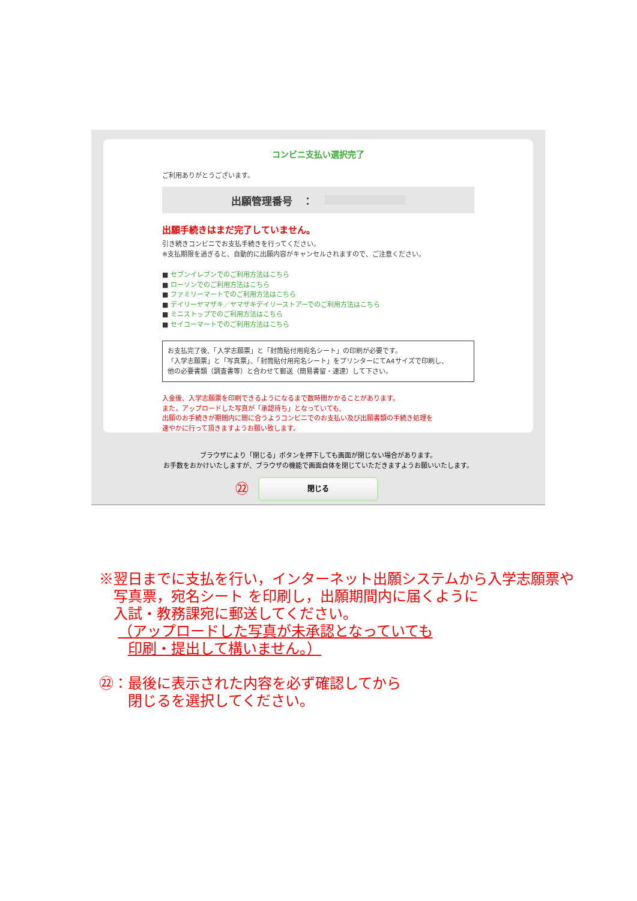コンビニ支払い選択完了
ご利用ありがとうございます。
出願管理番号　：
出願手続きはまだ完了していません。
引き続きコンビニでお支払手続きを行ってください。
※支払期限を過ぎると、自動的に出願内容がキャンセルされますので、ご注意ください。
■ セブンイレブンでのご利用方法はこちら
■ ローソンでのご利用方法はこちら
■ ファミリーマートでのご利用方法はこちら
■ デイリーヤマザキ／ヤマザキデイリーストアーでのご利用方法はこちら
■ ミニストップでのご利用方法はこちら
■ セイコーマートでのご利用方法はこちら
お支払完了後、「入学志願票」と「封筒貼付用宛名シート」の印刷が必要です。
「入学志願票」と「写真票」、「封筒貼付用宛名シート」をプリンターにてA4サイズで印刷し、
他の必要書類（調査書等）と合わせて郵送（簡易書留・速達）して下さい。
入金後、入学志願票を印刷できるようになるまで数時間かかることがあります。
また，アップロードした写真が「承認待ち」となっていても,
出願のお手続きが期間内に間に合うようコンビニでのお支払い及び出願書類の手続き処理を
速やかに行って頂きますようお願い致します。
ブラウザにより「閉じる」ボタンを押下しても画面が閉じない場合があります。
お手数をおかけいたしますが、ブラウザの機能で画面自体を閉じていただきますようお願いいたします。
㉒ 閉じる
※翌日までに支払を行い，インターネット出願システムから入学志願票や
　写真票，宛名シート を印刷し，出願期間内に届くように
　入試・教務課宛に郵送してください。
　 （アップロードした写真が未承認となっていても
　　印刷・提出して構いません。）
㉒：最後に表示された内容を必ず確認してから
　　閉じるを選択してください。